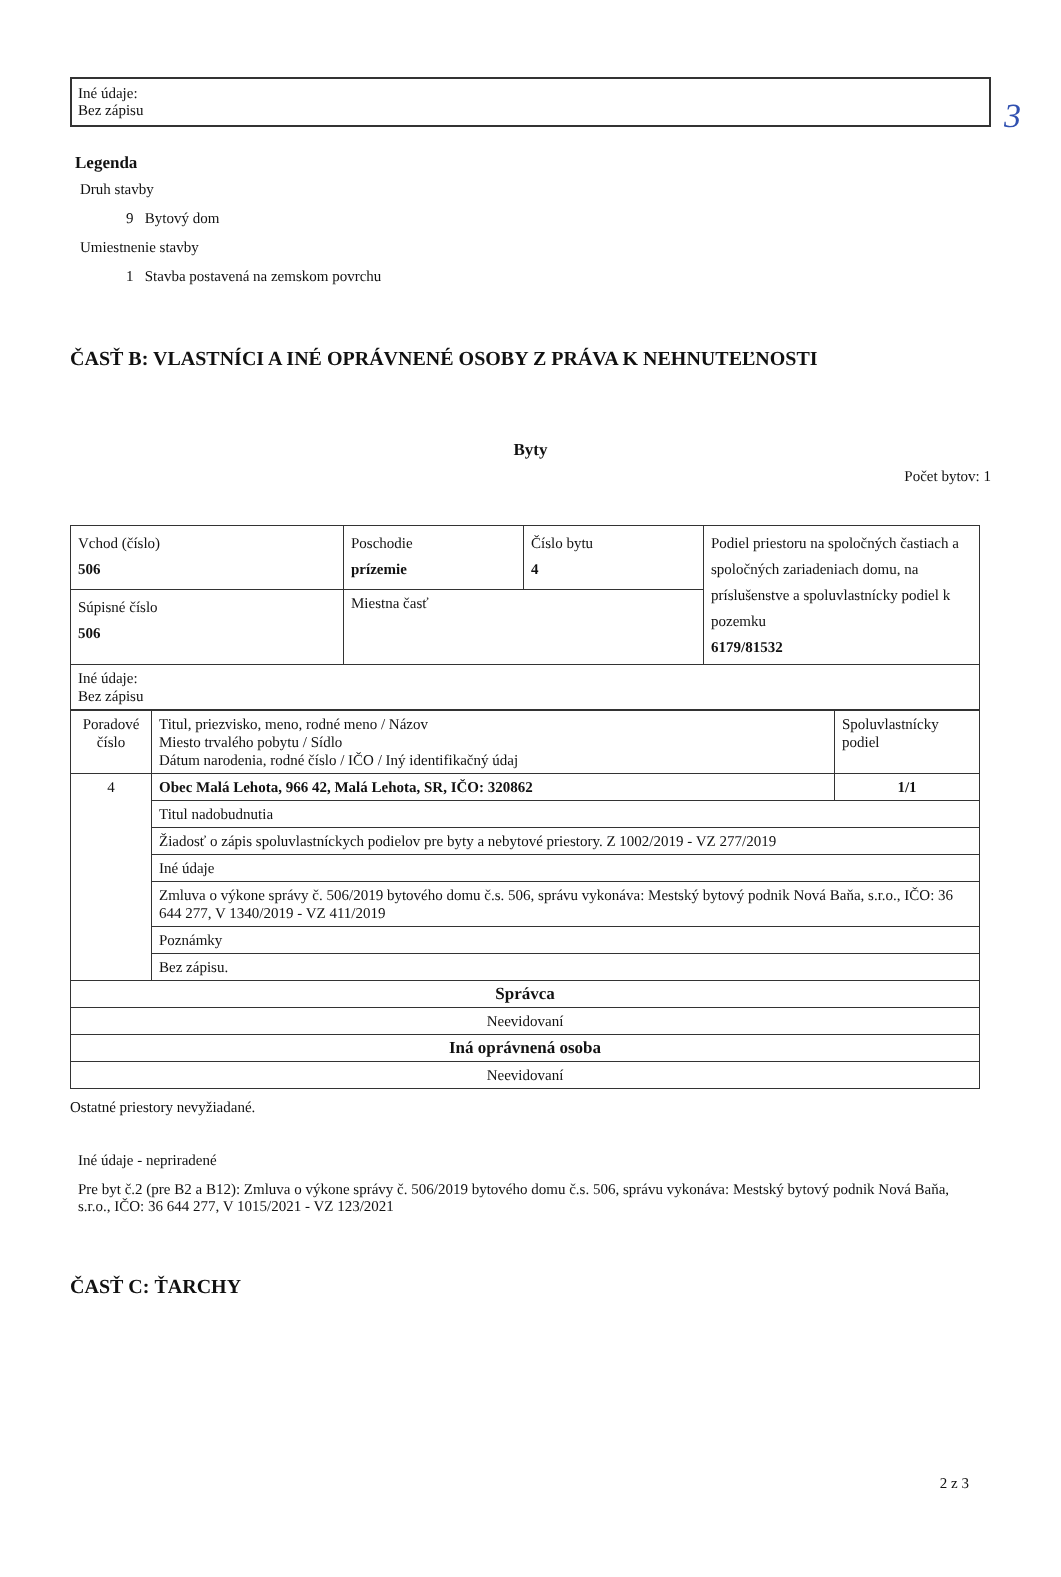3
Iné údaje:
Bez zápisu
Legenda
Druh stavby
9 Bytový dom
Umiestnenie stavby
1 Stavba postavená na zemskom povrchu
ČASŤ B: VLASTNÍCI A INÉ OPRÁVNENÉ OSOBY Z PRÁVA K NEHNUTEĽNOSTI
Byty
Počet bytov: 1
| Vchod (číslo) 506 | Poschodie prízemie | Číslo bytu 4 | Podiel priestoru na spoločných častiach a spoločných zariadeniach domu, na príslušenstve a spoluvlastnícky podiel k pozemku 6179/81532 |
| Súpisné číslo 506 | Miestna časť | | |
| Iné údaje: Bez zápisu | | | |
| Poradové číslo | Titul, priezvisko, meno, rodné meno / Názov Miesto trvalého pobytu / Sídlo Dátum narodenia, rodné číslo / IČO / Iný identifikačný údaj | Spoluvlastnícky podiel |
| 4 | Obec Malá Lehota, 966 42, Malá Lehota, SR, IČO: 320862 | 1/1 |
| | Titul nadobudnutia | |
| | Žiadosť o zápis spoluvlastníckych podielov pre byty a nebytové priestory. Z 1002/2019 - VZ 277/2019 | |
| | Iné údaje | |
| | Zmluva o výkone správy č. 506/2019 bytového domu č.s. 506, správu vykonáva: Mestský bytový podnik Nová Baňa, s.r.o., IČO: 36 644 277, V 1340/2019 - VZ 411/2019 | |
| | Poznámky | |
| | Bez zápisu. | |
| Správca | | |
| Neevidovaní | | |
| Iná oprávnená osoba | | |
| Neevidovaní | | |
Ostatné priestory nevyžiadané.
Iné údaje - nepriradené
Pre byt č.2 (pre B2 a B12): Zmluva o výkone správy č. 506/2019 bytového domu č.s. 506, správu vykonáva: Mestský bytový podnik Nová Baňa, s.r.o., IČO: 36 644 277, V 1015/2021 - VZ 123/2021
ČASŤ C: ŤARCHY
2 z 3